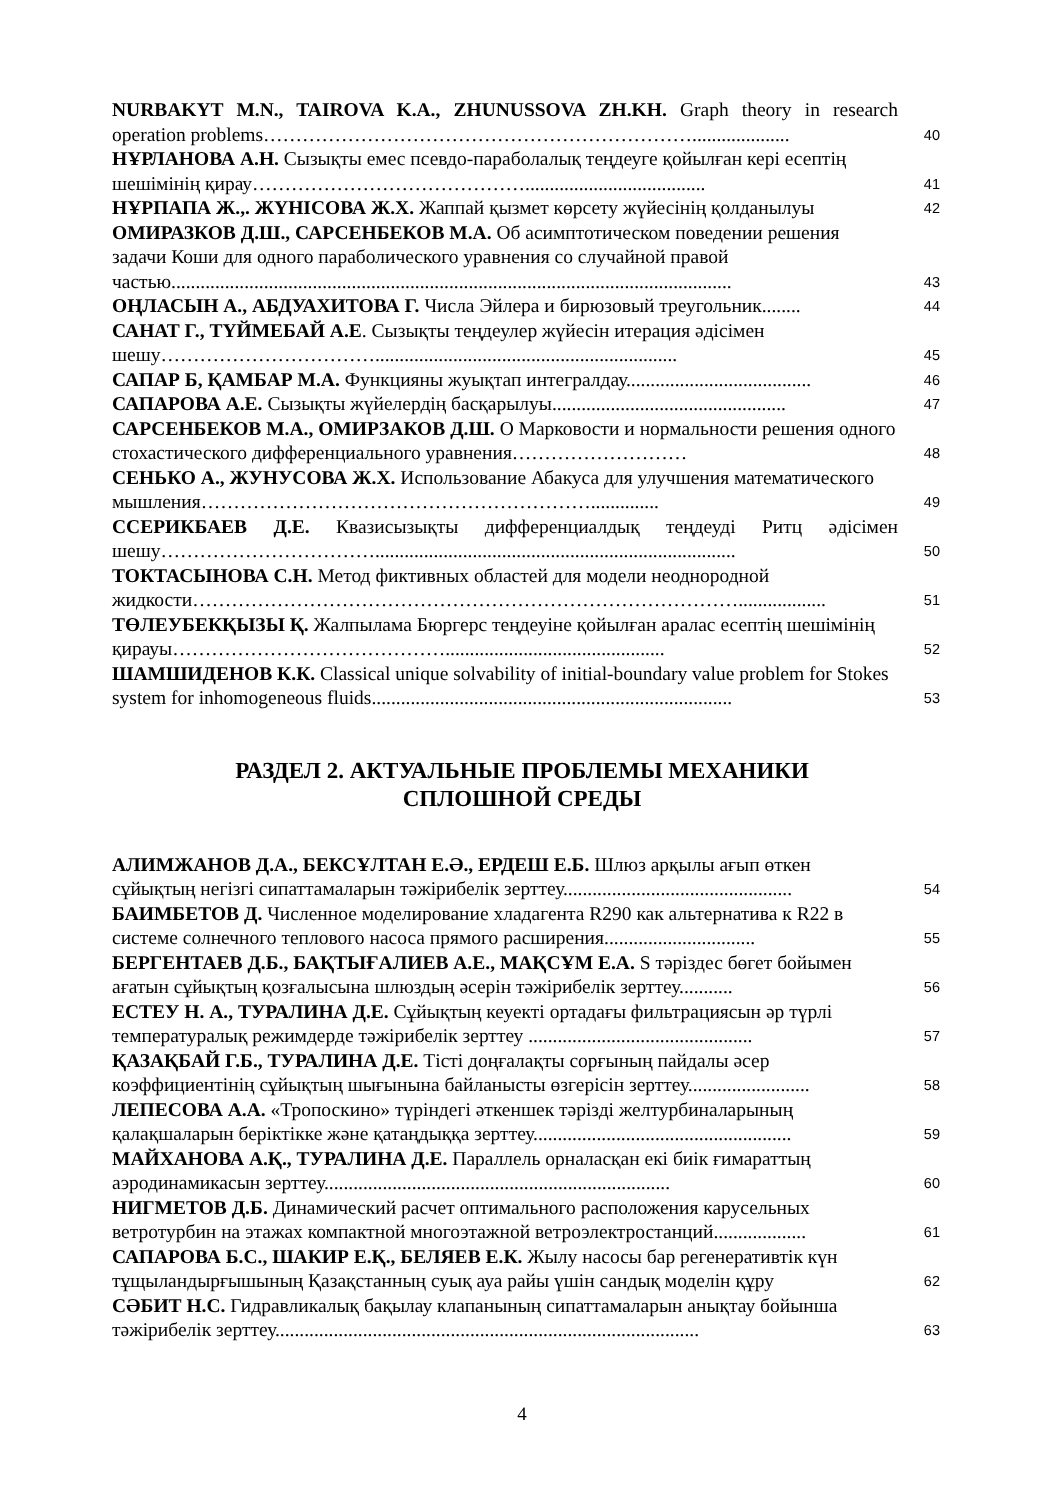| NURBAKYT M.N., TAIROVA K.A., ZHUNUSSOVA ZH.KH. Graph theory in research operation problems………………………………………………………….................... | 40 |
| НҰРЛАНОВА А.Н. Сызықты емес псевдо-параболалық теңдеуге қойылған кері есептің шешімінің қирау……………………………………..................................... | 41 |
| НҰРПАПА Ж.,. ЖҮНІСОВА Ж.Х. Жаппай қызмет көрсету жүйесінің қолданылуы | 42 |
| ОМИРАЗКОВ Д.Ш., САРСЕНБЕКОВ М.А. Об асимптотическом поведении решения задачи Коши для одного параболического уравнения со случайной правой частью................................................................................................................... | 43 |
| ОҢЛАСЫН А., АБДУАХИТОВА Г. Числа Эйлера и бирюзовый треугольник........ | 44 |
| САНАТ Г., ТҮЙМЕБАЙ А.Е . Сызықты теңдеулер жүйесін итерация әдісімен шешу…………………………….............................................................. | 45 |
| САПАР Б, ҚАМБАР М.А. Функцияны жуықтап интегралдау...................................... | 46 |
| САПАРОВА А.Е. Сызықты жүйелердің басқарылуы................................................ | 47 |
| САРСЕНБЕКОВ М.А., ОМИРЗАКОВ Д.Ш. О Марковости и нормальности решения одного стохастического дифференциального уравнения……………………… | 48 |
| СЕНЬКО А., ЖУНУСОВА Ж.Х. Использование Абакуса для улучшения математического мышления…………………………………………………….............. | 49 |
| ССЕРИКБАЕВ Д.Е. Квазисызықты дифференциалдық теңдеуді Ритц әдісімен шешу…………………………….......................................................................... | 50 |
| ТОКТАСЫНОВА С.Н. Метод фиктивных областей для модели неоднородной жидкости………………………………………………………………………….................. | 51 |
| ТӨЛЕУБЕКҚЫЗЫ Қ. Жалпылама Бюргерс теңдеуіне қойылған аралас есептің шешімінің қирауы……………………………………............................................. | 52 |
| ШАМШИДЕНОВ К.К. Classical unique solvability of initial-boundary value problem for Stokes system for inhomogeneous fluids.......................................................................... | 53 |
РАЗДЕЛ 2. АКТУАЛЬНЫЕ ПРОБЛЕМЫ МЕХАНИКИ
СПЛОШНОЙ СРЕДЫ
| АЛИМЖАНОВ Д.А., БЕКСҰЛТАН Е.Ә., ЕРДЕШ Е.Б. Шлюз арқылы ағып өткен сұйықтың негізгі сипаттамаларын тәжірибелік зерттеу............................................... | 54 |
| БАИМБЕТОВ Д. Численное моделирование хладагента R290 как альтернатива к R22 в системе солнечного теплового насоса прямого расширения............................... | 55 |
| БЕРГЕНТАЕВ Д.Б., БАҚТЫҒАЛИЕВ А.Е., МАҚСҰМ Е.А. S тәріздес бөгет бойымен ағатын сұйықтың қозғалысына шлюздың әсерін тәжірибелік зерттеу........... | 56 |
| ЕСТЕУ Н. А., ТУРАЛИНА Д.Е. Сұйықтың кеуекті ортадағы фильтрациясын әр түрлі температуралық режимдерде тәжірибелік зерттеу .............................................. | 57 |
| ҚАЗАҚБАЙ Г.Б., ТУРАЛИНА Д.Е. Тісті доңғалақты сорғының пайдалы әсер коэффициентінің сұйықтың шығынына байланысты өзгерісін зерттеу......................... | 58 |
| ЛЕПЕСОВА А.А. «Тропоскино» түріндегі әткеншек тәрізді желтурбиналарының қалақшаларын беріктікке және қатаңдыққа зерттеу..................................................... | 59 |
| МАЙХАНОВА А.Қ., ТУРАЛИНА Д.Е. Параллель орналасқан екі биік ғимараттың аэродинамикасын зерттеу....................................................................... | 60 |
| НИГМЕТОВ Д.Б. Динамический расчет оптимального расположения карусельных ветротурбин на этажах компактной многоэтажной ветроэлектростанций................... | 61 |
| САПАРОВА Б.С., ШАКИР Е.Қ., БЕЛЯЕВ Е.К. Жылу насосы бар регенеративтік күн тұщыландырғышының Қазақстанның суық ауа райы үшін сандық моделін құру | 62 |
| СӘБИТ Н.С. Гидравликалық бақылау клапанының сипаттамаларын анықтау бойынша тәжірибелік зерттеу....................................................................................... | 63 |
4